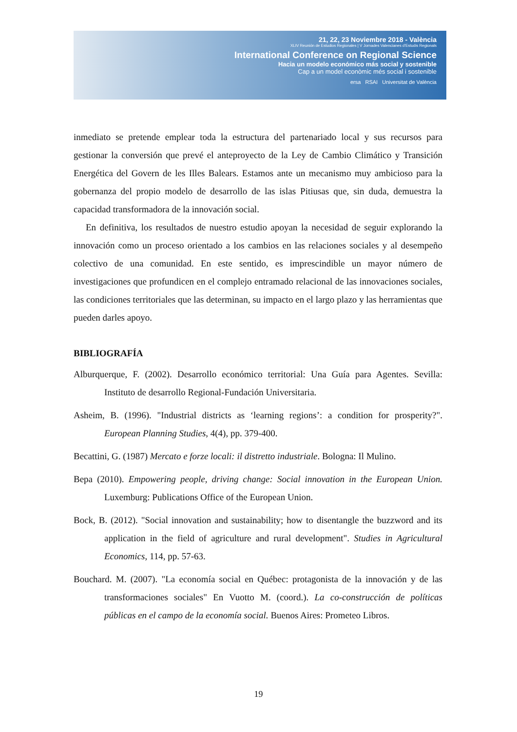21, 22, 23 Noviembre 2018 - València
XLIV Reunión de Estudios Regionales | V Jornades Valencianes d'Estudis Regionals
International Conference on Regional Science
Hacia un modelo económico más social y sostenible
Cap a un model econòmic més social i sostenible
ersa RSAI Universitat de València
inmediato se pretende emplear toda la estructura del partenariado local y sus recursos para gestionar la conversión que prevé el anteproyecto de la Ley de Cambio Climático y Transición Energética del Govern de les Illes Balears. Estamos ante un mecanismo muy ambicioso para la gobernanza del propio modelo de desarrollo de las islas Pitiusas que, sin duda, demuestra la capacidad transformadora de la innovación social.
En definitiva, los resultados de nuestro estudio apoyan la necesidad de seguir explorando la innovación como un proceso orientado a los cambios en las relaciones sociales y al desempeño colectivo de una comunidad. En este sentido, es imprescindible un mayor número de investigaciones que profundicen en el complejo entramado relacional de las innovaciones sociales, las condiciones territoriales que las determinan, su impacto en el largo plazo y las herramientas que pueden darles apoyo.
BIBLIOGRAFÍA
Alburquerque, F. (2002). Desarrollo económico territorial: Una Guía para Agentes. Sevilla: Instituto de desarrollo Regional-Fundación Universitaria.
Asheim, B. (1996). "Industrial districts as ‘learning regions’: a condition for prosperity?". European Planning Studies, 4(4), pp. 379-400.
Becattini, G. (1987) Mercato e forze locali: il distretto industriale. Bologna: Il Mulino.
Bepa (2010). Empowering people, driving change: Social innovation in the European Union. Luxemburg: Publications Office of the European Union.
Bock, B. (2012). "Social innovation and sustainability; how to disentangle the buzzword and its application in the field of agriculture and rural development". Studies in Agricultural Economics, 114, pp. 57-63.
Bouchard. M. (2007). "La economía social en Québec: protagonista de la innovación y de las transformaciones sociales" En Vuotto M. (coord.). La co-construcción de políticas públicas en el campo de la economía social. Buenos Aires: Prometeo Libros.
19